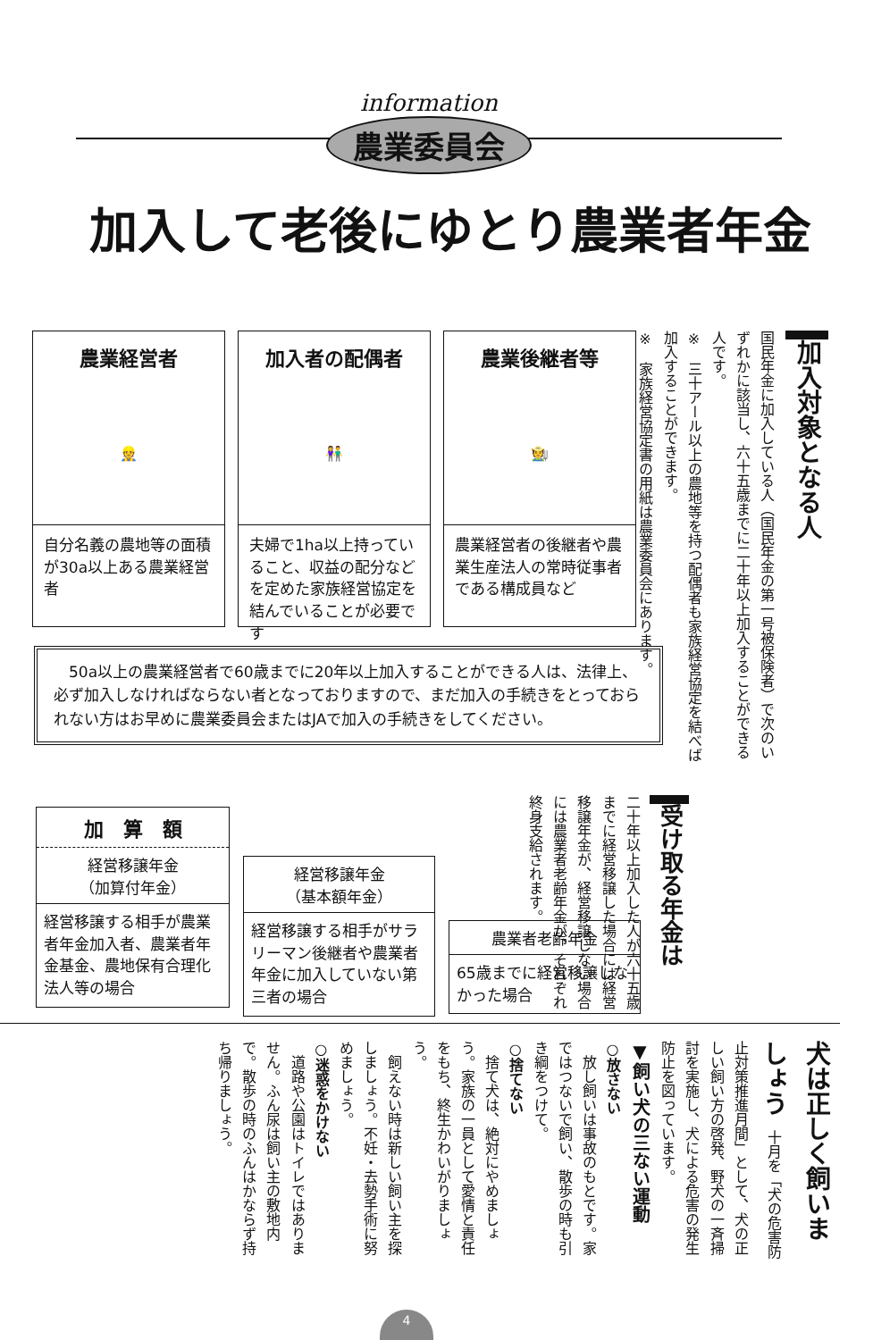information
農業委員会
加入して老後にゆとり農業者年金
加入対象となる人
国民年金に加入している人（国民年金の第一号被保険者）で次のいずれかに該当し、六十五歳までに二十年以上加入することができる人です。
※　三十アール以上の農地等を持つ配偶者も家族経営協定を結べば加入することができます。
※　家族経営協定書の用紙は農業委員会にあります。
農業経営者
👷
自分名義の農地等の面積が30a以上ある農業経営者
加入者の配偶者
👫
夫婦で1ha以上持っていること、収益の配分などを定めた家族経営協定を結んでいることが必要です
農業後継者等
🧑‍🌾
農業経営者の後継者や農業生産法人の常時従事者である構成員など
　50a以上の農業経営者で60歳までに20年以上加入することができる人は、法律上、必ず加入しなければならない者となっておりますので、まだ加入の手続きをとっておられない方はお早めに農業委員会またはJAで加入の手続きをしてください。
受け取る年金は
二十年以上加入した人が六十五歳までに経営移譲した場合には経営移譲年金が、経営移譲しない場合には農業者老齢年金が、それぞれ終身支給されます。
加　算　額
経営移譲年金
（加算付年金）
経営移譲する相手が農業者年金加入者、農業者年金基金、農地保有合理化法人等の場合
経営移譲年金
（基本額年金）
経営移譲する相手がサラリーマン後継者や農業者年金に加入していない第三者の場合
農業者老齢年金
65歳までに経営移譲しなかった場合
犬は正しく飼いましょう　十月を「犬の危害防止対策推進月間」として、犬の正しい飼い方の啓発、野犬の一斉掃討を実施し、犬による危害の発生防止を図っています。
▼飼い犬の三ない運動
○放さない
　放し飼いは事故のもとです。家ではつないで飼い、散歩の時も引き綱をつけて。
○捨てない
　捨て犬は、絶対にやめましょう。家族の一員として愛情と責任をもち、終生かわいがりましょう。
　飼えない時は新しい飼い主を探しましょう。不妊・去勢手術に努めましょう。
○迷惑をかけない
　道路や公園はトイレではありません。ふん尿は飼い主の敷地内で。散歩の時のふんはかならず持ち帰りましょう。
4